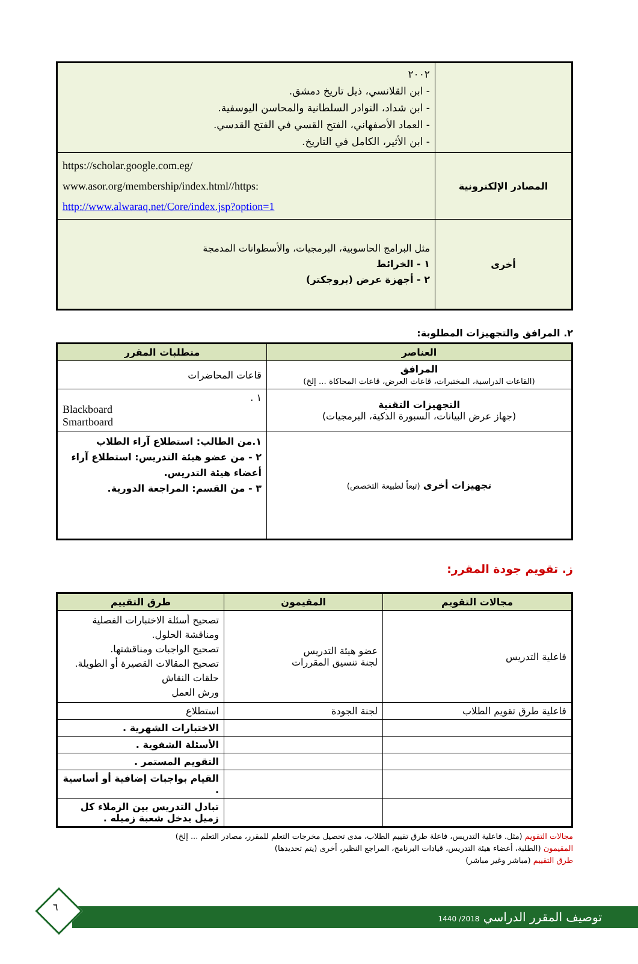| | ٢٠٠٢ - ابن القلانسي، ذيل تاريخ دمشق. - ابن شداد، النوادر السلطانية والمحاسن اليوسفية. - العماد الأصفهاني، الفتح القسي في الفتح القدسي. - ابن الأثير، الكامل في التاريخ. |
| المصادر الإلكترونية | https://scholar.google.com.eg/ www.asor.org/membership/index.html//https: http://www.alwaraq.net/Core/index.jsp?option=1 |
| أخرى | مثل البرامج الحاسوبية، البرمجيات، والأسطوانات المدمجة ١ - الخرائط ٢ - أجهزة عرض (بروجكتر) |
٢. المرافق والتجهيزات المطلوبة:
| العناصر | متطلبات المقرر |
| --- | --- |
| المرافق (القاعات الدراسية، المختبرات، قاعات العرض، قاعات المحاكاة ... إلخ) | قاعات المحاضرات |
| التجهيزات التقنية (جهاز عرض البيانات، السبورة الذكية، البرمجيات) | ١ . Blackboard Smartboard |
| تجهيزات أخرى (تبعاً لطبيعة التخصص) | ١.من الطالب: استطلاع آراء الطلاب ٢ - من عضو هيئة التدريس: استطلاع آراء أعضاء هيئة التدريس. ٣ - من القسم: المراجعة الدورية. |
ز. تقويم جودة المقرر:
| مجالات التقويم | المقيمون | طرق التقييم |
| --- | --- | --- |
| فاعلية التدريس | عضو هيئة التدريس لجنة تنسيق المقررات | تصحيح أسئلة الاختبارات الفصلية ومناقشة الحلول. تصحيح الواجبات ومناقشتها. تصحيح المقالات القصيرة أو الطويلة. حلقات النقاش ورش العمل |
| فاعلية طرق تقويم الطلاب | لجنة الجودة | استطلاع |
| | | الاختبارات الشهرية . |
| | | الأسئلة الشفوية . |
| | | التقويم المستمر . |
| | | القيام بواجبات إضافية أو أساسية . |
| | | تبادل التدريس بين الزملاء كل زميل يدخل شعبة زميله . |
مجالات التقويم (مثل. فاعلية التدريس، فاعلة طرق تقييم الطلاب، مدى تحصيل مخرجات التعلم للمقرر، مصادر التعلم ... إلخ)
المقيمون (الطلبة، أعضاء هيئة التدريس، قيادات البرنامج، المراجع النظير، أخرى (يتم تحديدها)
طرق التقييم (مباشر وغير مباشر)
توصيف المقرر الدراسي 2018/ 1440
٦